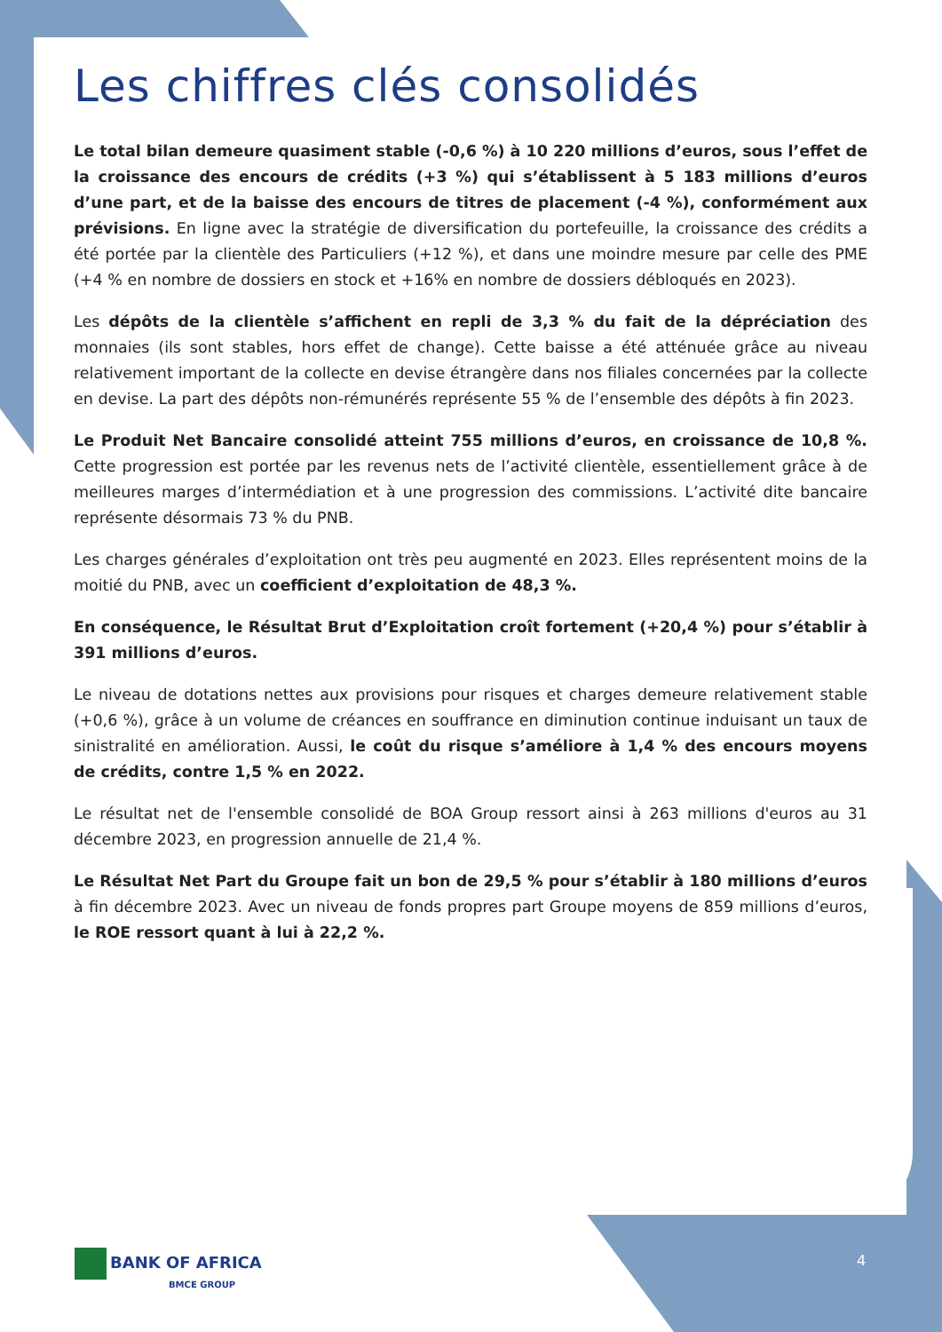Les chiffres clés consolidés
Le total bilan demeure quasiment stable (-0,6 %) à 10 220 millions d’euros, sous l’effet de la croissance des encours de crédits (+3 %) qui s’établissent à 5 183 millions d’euros d’une part, et de la baisse des encours de titres de placement (-4 %), conformément aux prévisions. En ligne avec la stratégie de diversification du portefeuille, la croissance des crédits a été portée par la clientèle des Particuliers (+12 %), et dans une moindre mesure par celle des PME (+4 % en nombre de dossiers en stock et +16% en nombre de dossiers débloqués en 2023).
Les dépôts de la clientèle s’affichent en repli de 3,3 % du fait de la dépréciation des monnaies (ils sont stables, hors effet de change). Cette baisse a été atténuée grâce au niveau relativement important de la collecte en devise étrangère dans nos filiales concernées par la collecte en devise. La part des dépôts non-rémunérés représente 55 % de l’ensemble des dépôts à fin 2023.
Le Produit Net Bancaire consolidé atteint 755 millions d’euros, en croissance de 10,8 %. Cette progression est portée par les revenus nets de l’activité clientèle, essentiellement grâce à de meilleures marges d’intermédiation et à une progression des commissions. L’activité dite bancaire représente désormais 73 % du PNB.
Les charges générales d’exploitation ont très peu augmenté en 2023. Elles représentent moins de la moitié du PNB, avec un coefficient d’exploitation de 48,3 %.
En conséquence, le Résultat Brut d’Exploitation croît fortement (+20,4 %) pour s’établir à 391 millions d’euros.
Le niveau de dotations nettes aux provisions pour risques et charges demeure relativement stable (+0,6 %), grâce à un volume de créances en souffrance en diminution continue induisant un taux de sinistralité en amélioration. Aussi, le coût du risque s’améliore à 1,4 % des encours moyens de crédits, contre 1,5 % en 2022.
Le résultat net de l'ensemble consolidé de BOA Group ressort ainsi à 263 millions d'euros au 31 décembre 2023, en progression annuelle de 21,4 %.
Le Résultat Net Part du Groupe fait un bon de 29,5 % pour s’établir à 180 millions d’euros à fin décembre 2023. Avec un niveau de fonds propres part Groupe moyens de 859 millions d’euros, le ROE ressort quant à lui à 22,2 %.
BANK OF AFRICA
BMCE GROUP
4